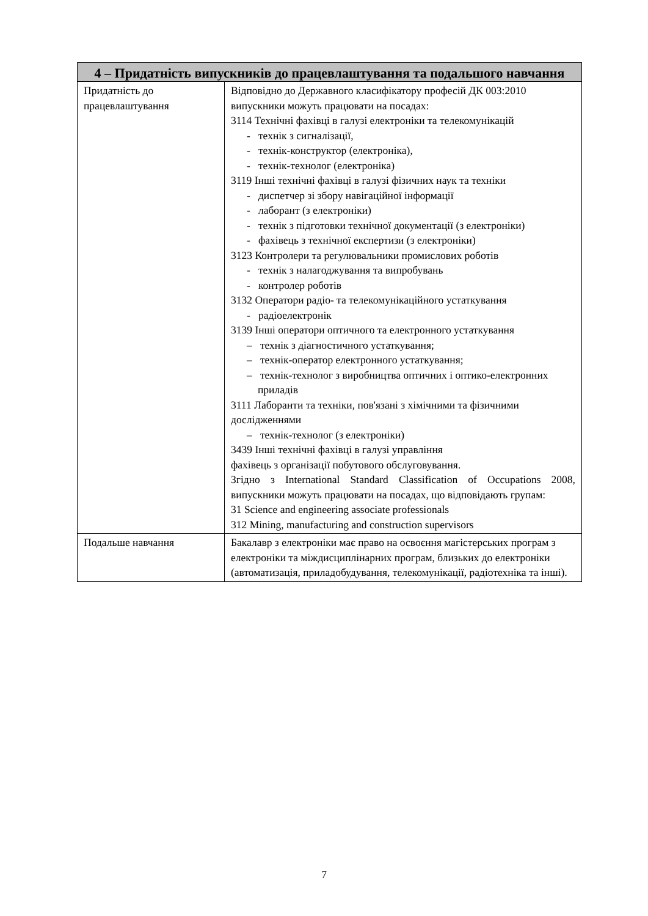| 4 – Придатність випускників до працевлаштування та подальшого навчання | |
| --- | --- |
| Придатність до працевлаштування | Відповідно до Державного класифікатору професій ДК 003:2010 випускники можуть працювати на посадах: 3114 Технічні фахівці в галузі електроніки та телекомунікацій - технік з сигналізації, - технік-конструктор (електроніка), - технік-технолог (електроніка) 3119 Інші технічні фахівці в галузі фізичних наук та техніки - диспетчер зі збору навігаційної інформації - лаборант (з електроніки) - технік з підготовки технічної документації (з електроніки) - фахівець з технічної експертизи (з електроніки) 3123 Контролери та регулювальники промислових роботів - технік з налагоджування та випробувань - контролер роботів 3132 Оператори радіо- та телекомунікаційного устаткування - радіоелектронік 3139 Інші оператори оптичного та електронного устаткування – технік з діагностичного устаткування; – технік-оператор електронного устаткування; – технік-технолог з виробництва оптичних і оптико-електронних приладів 3111 Лаборанти та техніки, пов'язані з хімічними та фізичними дослідженнями – технік-технолог (з електроніки) 3439 Інші технічні фахівці в галузі управління фахівець з організації побутового обслуговування. Згідно з International Standard Classification of Occupations 2008, випускники можуть працювати на посадах, що відповідають групам: 31 Science and engineering associate professionals 312 Mining, manufacturing and construction supervisors |
| Подальше навчання | Бакалавр з електроніки має право на освоєння магістерських програм з електроніки та міждисциплінарних програм, близьких до електроніки (автоматизація, приладобудування, телекомунікації, радіотехніка та інші). |
7